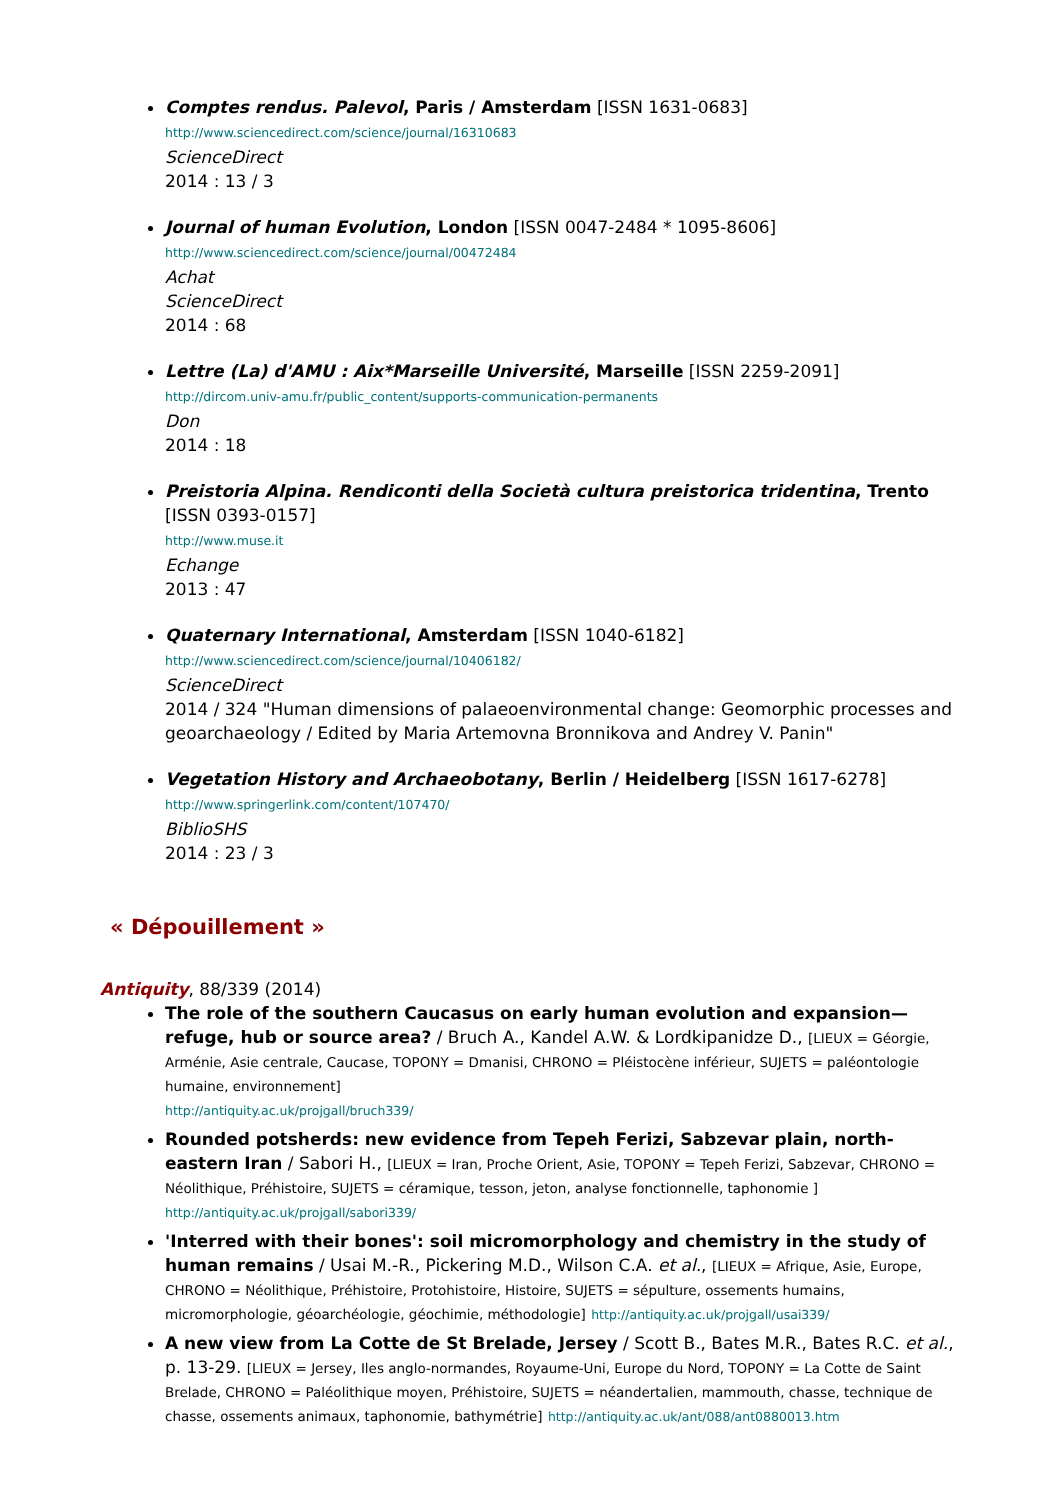Comptes rendus. Palevol, Paris / Amsterdam [ISSN 1631-0683]
http://www.sciencedirect.com/science/journal/16310683
ScienceDirect
2014 : 13 / 3
Journal of human Evolution, London [ISSN 0047-2484 * 1095-8606]
http://www.sciencedirect.com/science/journal/00472484
Achat
ScienceDirect
2014 : 68
Lettre (La) d'AMU : Aix*Marseille Université, Marseille [ISSN 2259-2091]
http://dircom.univ-amu.fr/public_content/supports-communication-permanents
Don
2014 : 18
Preistoria Alpina. Rendiconti della Società cultura preistorica tridentina, Trento [ISSN 0393-0157]
http://www.muse.it
Echange
2013 : 47
Quaternary International, Amsterdam [ISSN 1040-6182]
http://www.sciencedirect.com/science/journal/10406182/
ScienceDirect
2014 / 324 "Human dimensions of palaeoenvironmental change: Geomorphic processes and geoarchaeology / Edited by Maria Artemovna Bronnikova and Andrey V. Panin"
Vegetation History and Archaeobotany, Berlin / Heidelberg [ISSN 1617-6278]
http://www.springerlink.com/content/107470/
BiblioSHS
2014 : 23 / 3
« Dépouillement »
Antiquity, 88/339 (2014)
The role of the southern Caucasus on early human evolution and expansion—refuge, hub or source area? / Bruch A., Kandel A.W. & Lordkipanidze D., [LIEUX = Géorgie, Arménie, Asie centrale, Caucase, TOPONY = Dmanisi, CHRONO = Pléistocène inférieur, SUJETS = paléontologie humaine, environnement]
http://antiquity.ac.uk/projgall/bruch339/
Rounded potsherds: new evidence from Tepeh Ferizi, Sabzevar plain, north-eastern Iran / Sabori H., [LIEUX = Iran, Proche Orient, Asie, TOPONY = Tepeh Ferizi, Sabzevar, CHRONO = Néolithique, Préhistoire, SUJETS = céramique, tesson, jeton, analyse fonctionnelle, taphonomie ]
http://antiquity.ac.uk/projgall/sabori339/
'Interred with their bones': soil micromorphology and chemistry in the study of human remains / Usai M.-R., Pickering M.D., Wilson C.A. et al., [LIEUX = Afrique, Asie, Europe, CHRONO = Néolithique, Préhistoire, Protohistoire, Histoire, SUJETS = sépulture, ossements humains, micromorphologie, géoarchéologie, géochimie, méthodologie] http://antiquity.ac.uk/projgall/usai339/
A new view from La Cotte de St Brelade, Jersey / Scott B., Bates M.R., Bates R.C. et al., p. 13-29. [LIEUX = Jersey, Iles anglo-normandes, Royaume-Uni, Europe du Nord, TOPONY = La Cotte de Saint Brelade, CHRONO = Paléolithique moyen, Préhistoire, SUJETS = néandertalien, mammouth, chasse, technique de chasse, ossements animaux, taphonomie, bathymétrie] http://antiquity.ac.uk/ant/088/ant0880013.htm